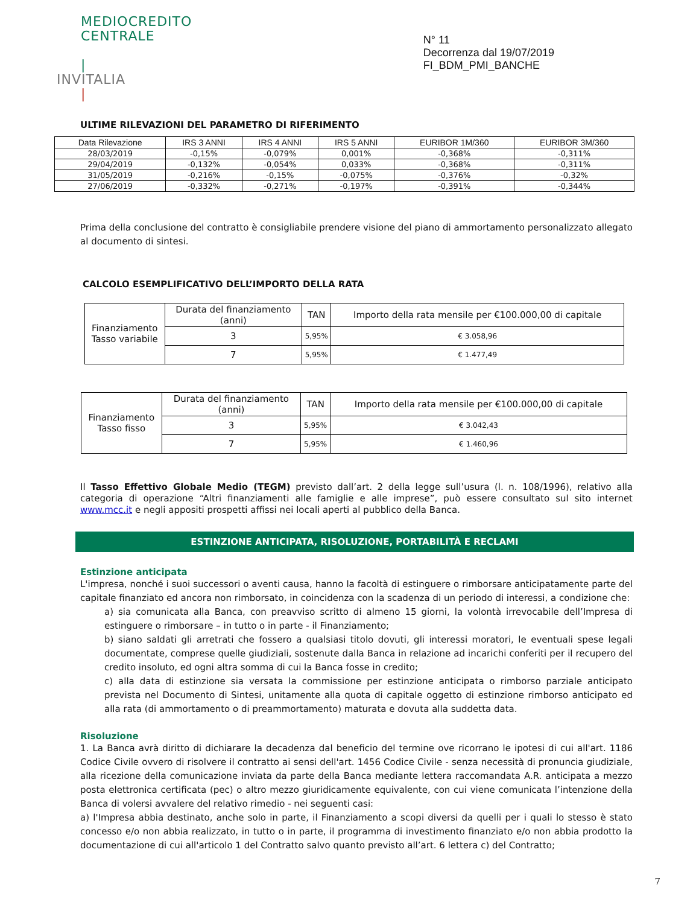MEDIOCREDITO
CENTRALE
|
INVITALIA
|
N° 11
Decorrenza dal 19/07/2019
FI_BDM_PMI_BANCHE
ULTIME RILEVAZIONI DEL PARAMETRO DI RIFERIMENTO
| Data Rilevazione | IRS 3 ANNI | IRS 4 ANNI | IRS 5 ANNI | EURIBOR 1M/360 | EURIBOR 3M/360 |
| --- | --- | --- | --- | --- | --- |
| 28/03/2019 | -0,15% | -0,079% | 0,001% | -0,368% | -0,311% |
| 29/04/2019 | -0,132% | -0,054% | 0,033% | -0,368% | -0,311% |
| 31/05/2019 | -0,216% | -0,15% | -0,075% | -0,376% | -0,32% |
| 27/06/2019 | -0,332% | -0,271% | -0,197% | -0,391% | -0,344% |
Prima della conclusione del contratto è consigliabile prendere visione del piano di ammortamento personalizzato allegato al documento di sintesi.
CALCOLO ESEMPLIFICATIVO DELL’IMPORTO DELLA RATA
| Finanziamento Tasso variabile | Durata del finanziamento (anni) | TAN | Importo della rata mensile per €100.000,00 di capitale |
| | 3 | 5,95% | € 3.058,96 |
| | 7 | 5,95% | € 1.477,49 |
| Finanziamento Tasso fisso | Durata del finanziamento (anni) | TAN | Importo della rata mensile per €100.000,00 di capitale |
| | 3 | 5,95% | € 3.042,43 |
| | 7 | 5,95% | € 1.460,96 |
Il Tasso Effettivo Globale Medio (TEGM) previsto dall’art. 2 della legge sull’usura (l. n. 108/1996), relativo alla categoria di operazione “Altri finanziamenti alle famiglie e alle imprese”, può essere consultato sul sito internet www.mcc.it e negli appositi prospetti affissi nei locali aperti al pubblico della Banca.
ESTINZIONE ANTICIPATA, RISOLUZIONE, PORTABILITÀ E RECLAMI
Estinzione anticipata
L'impresa, nonché i suoi successori o aventi causa, hanno la facoltà di estinguere o rimborsare anticipatamente parte del capitale finanziato ed ancora non rimborsato, in coincidenza con la scadenza di un periodo di interessi, a condizione che:
a) sia comunicata alla Banca, con preavviso scritto di almeno 15 giorni, la volontà irrevocabile dell’Impresa di estinguere o rimborsare – in tutto o in parte - il Finanziamento;
b) siano saldati gli arretrati che fossero a qualsiasi titolo dovuti, gli interessi moratori, le eventuali spese legali documentate, comprese quelle giudiziali, sostenute dalla Banca in relazione ad incarichi conferiti per il recupero del credito insoluto, ed ogni altra somma di cui la Banca fosse in credito;
c) alla data di estinzione sia versata la commissione per estinzione anticipata o rimborso parziale anticipato prevista nel Documento di Sintesi, unitamente alla quota di capitale oggetto di estinzione rimborso anticipato ed alla rata (di ammortamento o di preammortamento) maturata e dovuta alla suddetta data.
Risoluzione
1. La Banca avrà diritto di dichiarare la decadenza dal beneficio del termine ove ricorrano le ipotesi di cui all'art. 1186 Codice Civile ovvero di risolvere il contratto ai sensi dell'art. 1456 Codice Civile - senza necessità di pronuncia giudiziale, alla ricezione della comunicazione inviata da parte della Banca mediante lettera raccomandata A.R. anticipata a mezzo posta elettronica certificata (pec) o altro mezzo giuridicamente equivalente, con cui viene comunicata l’intenzione della Banca di volersi avvalere del relativo rimedio - nei seguenti casi:
a) l'Impresa abbia destinato, anche solo in parte, il Finanziamento a scopi diversi da quelli per i quali lo stesso è stato concesso e/o non abbia realizzato, in tutto o in parte, il programma di investimento finanziato e/o non abbia prodotto la documentazione di cui all'articolo 1 del Contratto salvo quanto previsto all’art. 6 lettera c) del Contratto;
7